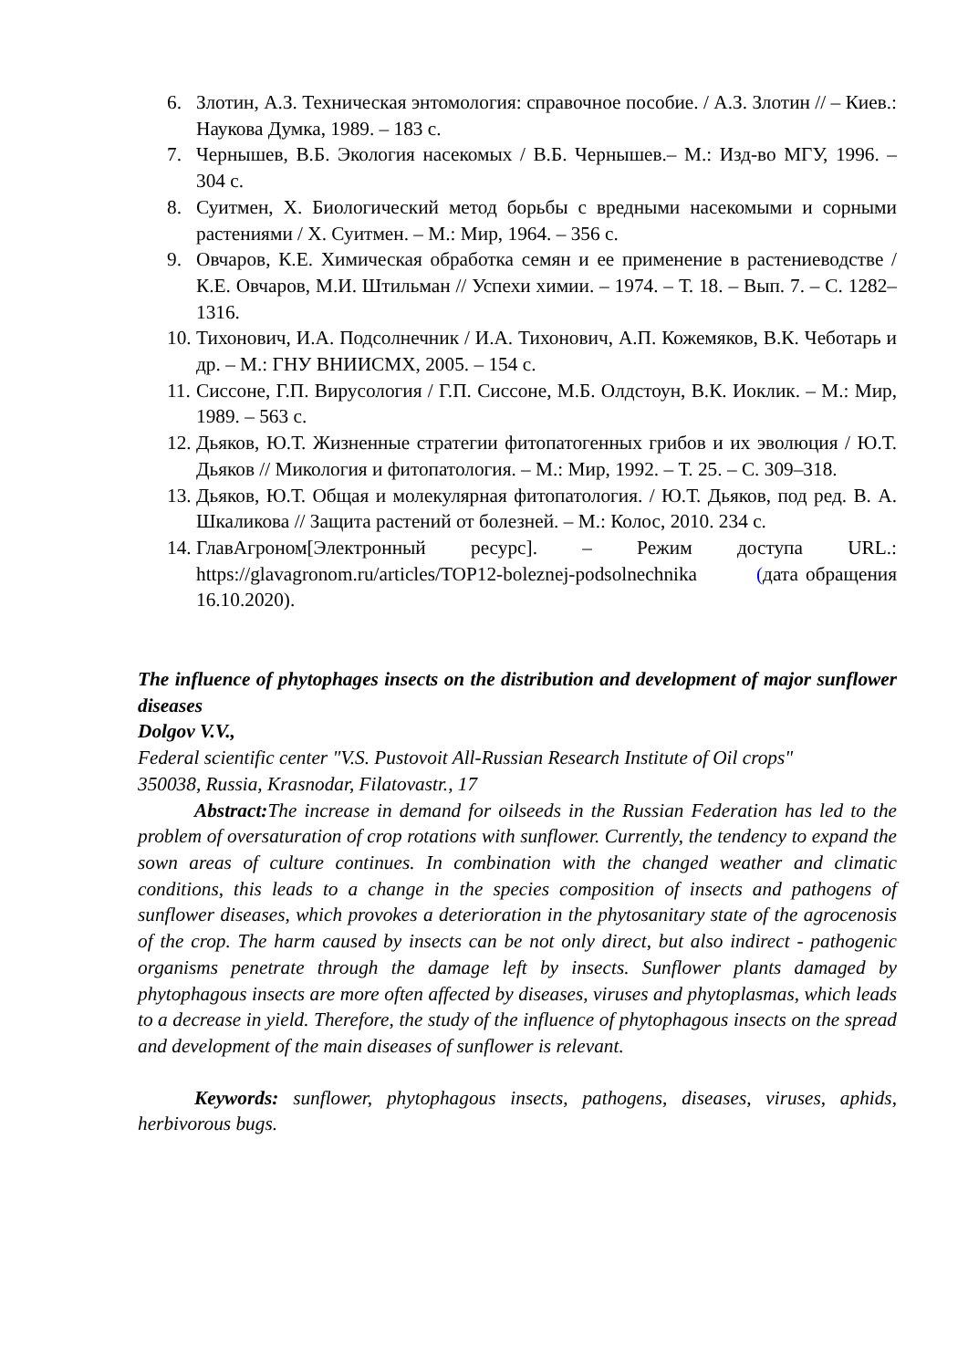6. Злотин, А.З. Техническая энтомология: справочное пособие. / А.З. Злотин // – Киев.: Наукова Думка, 1989. – 183 с.
7. Чернышев, В.Б. Экология насекомых / В.Б. Чернышев.– М.: Изд-во МГУ, 1996. – 304 с.
8. Суитмен, Х. Биологический метод борьбы с вредными насекомыми и сорными растениями / Х. Суитмен. – М.: Мир, 1964. – 356 с.
9. Овчаров, К.Е. Химическая обработка семян и ее применение в растениеводстве / К.Е. Овчаров, М.И. Штильман // Успехи химии. – 1974. – Т. 18. – Вып. 7. – С. 1282–1316.
10. Тихонович, И.А. Подсолнечник / И.А. Тихонович, А.П. Кожемяков, В.К. Чеботарь и др. – М.: ГНУ ВНИИСМХ, 2005. – 154 с.
11. Сиссоне, Г.П. Вирусология / Г.П. Сиссоне, М.Б. Олдстоун, В.К. Иоклик. – М.: Мир, 1989. – 563 с.
12. Дьяков, Ю.Т. Жизненные стратегии фитопатогенных грибов и их эволюция / Ю.Т. Дьяков // Микология и фитопатология. – М.: Мир, 1992. – Т. 25. – С. 309–318.
13. Дьяков, Ю.Т. Общая и молекулярная фитопатология. / Ю.Т. Дьяков, под ред. В. А. Шкаликова // Защита растений от болезней. – М.: Колос, 2010. 234 с.
14. ГлавАгроном[Электронный ресурс]. – Режим доступа URL.: https://glavagronom.ru/articles/TOP12-boleznej-podsolnechnika (дата обращения 16.10.2020).
The influence of phytophages insects on the distribution and development of major sunflower diseases
Dolgov V.V.,
Federal scientific center "V.S. Pustovoit All-Russian Research Institute of Oil crops"
350038, Russia, Krasnodar, Filatovastr., 17
Abstract: The increase in demand for oilseeds in the Russian Federation has led to the problem of oversaturation of crop rotations with sunflower. Currently, the tendency to expand the sown areas of culture continues. In combination with the changed weather and climatic conditions, this leads to a change in the species composition of insects and pathogens of sunflower diseases, which provokes a deterioration in the phytosanitary state of the agrocenosis of the crop. The harm caused by insects can be not only direct, but also indirect - pathogenic organisms penetrate through the damage left by insects. Sunflower plants damaged by phytophagous insects are more often affected by diseases, viruses and phytoplasmas, which leads to a decrease in yield. Therefore, the study of the influence of phytophagous insects on the spread and development of the main diseases of sunflower is relevant.
Keywords: sunflower, phytophagous insects, pathogens, diseases, viruses, aphids, herbivorous bugs.